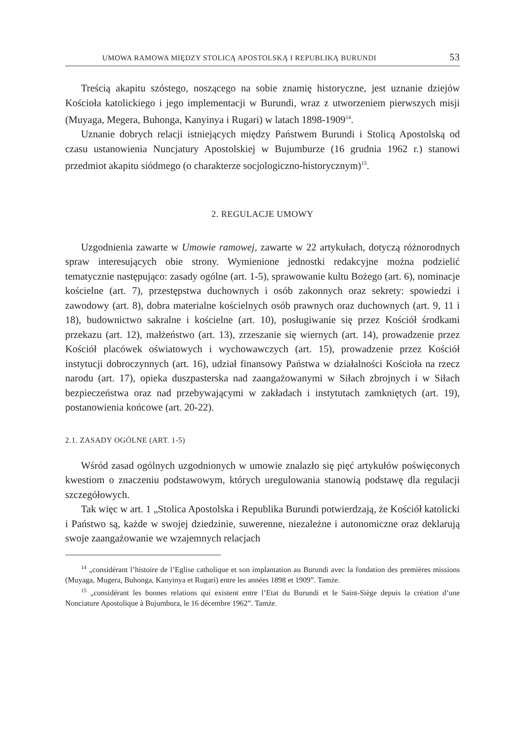UMOWA RAMOWA MIĘDZY STOLICĄ APOSTOLSKĄ I REPUBLIKĄ BURUNDI 53
Treścią akapitu szóstego, noszącego na sobie znamię historyczne, jest uznanie dziejów Kościoła katolickiego i jego implementacji w Burundi, wraz z utworzeniem pierwszych misji (Muyaga, Megera, Buhonga, Kanyinya i Rugari) w latach 1898-1909<sup>14</sup>.
Uznanie dobrych relacji istniejących między Państwem Burundi i Stolicą Apostolską od czasu ustanowienia Nuncjatury Apostolskiej w Bujumburze (16 grudnia 1962 r.) stanowi przedmiot akapitu siódmego (o charakterze socjologiczno-historycznym)<sup>15</sup>.
2. REGULACJE UMOWY
Uzgodnienia zawarte w Umowie ramowej, zawarte w 22 artykułach, dotyczą różnorodnych spraw interesujących obie strony. Wymienione jednostki redakcyjne można podzielić tematycznie następująco: zasady ogólne (art. 1-5), sprawowanie kultu Bożego (art. 6), nominacje kościelne (art. 7), przestępstwa duchownych i osób zakonnych oraz sekrety: spowiedzi i zawodowy (art. 8), dobra materialne kościelnych osób prawnych oraz duchownych (art. 9, 11 i 18), budownictwo sakralne i kościelne (art. 10), posługiwanie się przez Kościół środkami przekazu (art. 12), małżeństwo (art. 13), zrzeszanie się wiernych (art. 14), prowadzenie przez Kościół placówek oświatowych i wychowawczych (art. 15), prowadzenie przez Kościół instytucji dobroczynnych (art. 16), udział finansowy Państwa w działalności Kościoła na rzecz narodu (art. 17), opieka duszpasterska nad zaangażowanymi w Siłach zbrojnych i w Siłach bezpieczeństwa oraz nad przebywającymi w zakładach i instytutach zamkniętych (art. 19), postanowienia końcowe (art. 20-22).
2.1. ZASADY OGÓLNE (ART. 1-5)
Wśród zasad ogólnych uzgodnionych w umowie znalazło się pięć artykułów poświęconych kwestiom o znaczeniu podstawowym, których uregulowania stanowią podstawę dla regulacji szczegółowych.
Tak więc w art. 1 „Stolica Apostolska i Republika Burundi potwierdzają, że Kościół katolicki i Państwo są, każde w swojej dziedzinie, suwerenne, niezależne i autonomiczne oraz deklarują swoje zaangażowanie we wzajemnych relacjach
<sup>14</sup> „considérant l’histoire de l’Eglise catholique et son implantation au Burundi avec la fondation des premières missions (Muyaga, Mugera, Buhonga, Kanyinya et Rugari) entre les années 1898 et 1909”. Tamże.
<sup>15</sup> „considérant les bonnes relations qui existent entre l’Etat du Burundi et le Saint-Siège depuis la création d’une Nonciature Apostolique à Bujumbura, le 16 décembre 1962”. Tamże.